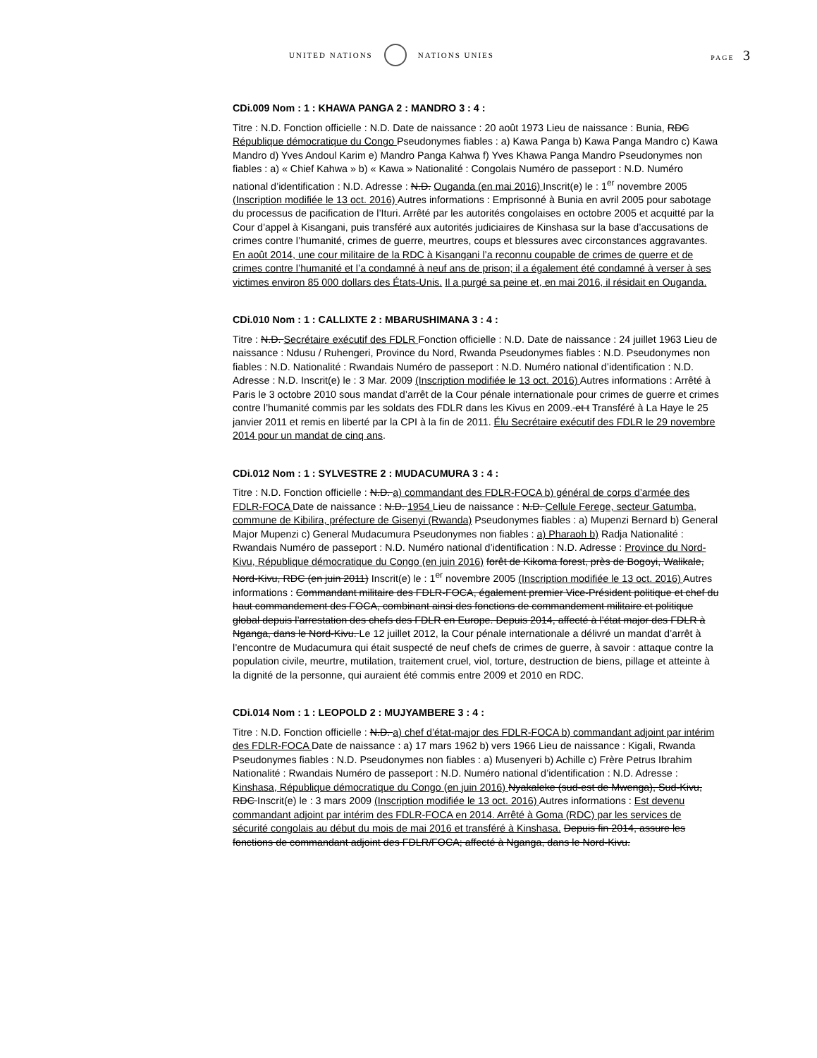UNITED NATIONS NATIONS UNIES PAGE 3
CDi.009 Nom : 1 : KHAWA PANGA 2 : MANDRO 3 : 4 :
Titre : N.D. Fonction officielle : N.D. Date de naissance : 20 août 1973 Lieu de naissance : Bunia, RDC République démocratique du Congo Pseudonymes fiables : a) Kawa Panga b) Kawa Panga Mandro c) Kawa Mandro d) Yves Andoul Karim e) Mandro Panga Kahwa f) Yves Khawa Panga Mandro Pseudonymes non fiables : a) « Chief Kahwa » b) « Kawa » Nationalité : Congolais Numéro de passeport : N.D. Numéro national d’identification : N.D. Adresse : N.D. Ouganda (en mai 2016) Inscrit(e) le : 1<sup>er</sup> novembre 2005 (Inscription modifiée le 13 oct. 2016) Autres informations : Emprisonné à Bunia en avril 2005 pour sabotage du processus de pacification de l’Ituri. Arrêté par les autorités congolaises en octobre 2005 et acquitté par la Cour d’appel à Kisangani, puis transféré aux autorités judiciaires de Kinshasa sur la base d’accusations de crimes contre l’humanité, crimes de guerre, meurtres, coups et blessures avec circonstances aggravantes. En août 2014, une cour militaire de la RDC à Kisangani l’a reconnu coupable de crimes de guerre et de crimes contre l’humanité et l’a condamné à neuf ans de prison; il a également été condamné à verser à ses victimes environ 85 000 dollars des États-Unis. Il a purgé sa peine et, en mai 2016, il résidait en Ouganda.
CDi.010 Nom : 1 : CALLIXTE 2 : MBARUSHIMANA 3 : 4 :
Titre : N.D. Secrétaire exécutif des FDLR Fonction officielle : N.D. Date de naissance : 24 juillet 1963 Lieu de naissance : Ndusu / Ruhengeri, Province du Nord, Rwanda Pseudonymes fiables : N.D. Pseudonymes non fiables : N.D. Nationalité : Rwandais Numéro de passeport : N.D. Numéro national d’identification : N.D. Adresse : N.D. Inscrit(e) le : 3 Mar. 2009 (Inscription modifiée le 13 oct. 2016) Autres informations : Arrêté à Paris le 3 octobre 2010 sous mandat d’arrêt de la Cour pénale internationale pour crimes de guerre et crimes contre l’humanité commis par les soldats des FDLR dans les Kivus en 2009. et t Transféré à La Haye le 25 janvier 2011 et remis en liberté par la CPI à la fin de 2011. Élu Secrétaire exécutif des FDLR le 29 novembre 2014 pour un mandat de cinq ans.
CDi.012 Nom : 1 : SYLVESTRE 2 : MUDACUMURA 3 : 4 :
Titre : N.D. Fonction officielle : N.D. a) commandant des FDLR-FOCA b) général de corps d’armée des FDLR-FOCA Date de naissance : N.D. 1954 Lieu de naissance : N.D. Cellule Ferege, secteur Gatumba, commune de Kibilira, préfecture de Gisenyi (Rwanda) Pseudonymes fiables : a) Mupenzi Bernard b) General Major Mupenzi c) General Mudacumura Pseudonymes non fiables : a) Pharaoh b) Radja Nationalité : Rwandais Numéro de passeport : N.D. Numéro national d’identification : N.D. Adresse : Province du Nord-Kivu, République démocratique du Congo (en juin 2016) forêt de Kikoma forest, près de Bogoyi, Walikale, Nord-Kivu, RDC (en juin 2011) Inscrit(e) le : 1<sup>er</sup> novembre 2005 (Inscription modifiée le 13 oct. 2016) Autres informations : Commandant militaire des FDLR-FOCA, également premier Vice-Président politique et chef du haut commandement des FOCA, combinant ainsi des fonctions de commandement militaire et politique global depuis l’arrestation des chefs des FDLR en Europe. Depuis 2014, affecté à l’état major des FDLR à Nganga, dans le Nord-Kivu. Le 12 juillet 2012, la Cour pénale internationale a délivré un mandat d’arrêt à l’encontre de Mudacumura qui était suspecté de neuf chefs de crimes de guerre, à savoir : attaque contre la population civile, meurtre, mutilation, traitement cruel, viol, torture, destruction de biens, pillage et atteinte à la dignité de la personne, qui auraient été commis entre 2009 et 2010 en RDC.
CDi.014 Nom : 1 : LEOPOLD 2 : MUJYAMBERE 3 : 4 :
Titre : N.D. Fonction officielle : N.D. a) chef d’état-major des FDLR-FOCA b) commandant adjoint par intérim des FDLR-FOCA Date de naissance : a) 17 mars 1962 b) vers 1966 Lieu de naissance : Kigali, Rwanda Pseudonymes fiables : N.D. Pseudonymes non fiables : a) Musenyeri b) Achille c) Frère Petrus Ibrahim Nationalité : Rwandais Numéro de passeport : N.D. Numéro national d’identification : N.D. Adresse : Kinshasa, République démocratique du Congo (en juin 2016) Nyakaleke (sud-est de Mwenga), Sud-Kivu, RDC Inscrit(e) le : 3 mars 2009 (Inscription modifiée le 13 oct. 2016) Autres informations : Est devenu commandant adjoint par intérim des FDLR-FOCA en 2014. Arrêté à Goma (RDC) par les services de sécurité congolais au début du mois de mai 2016 et transféré à Kinshasa. Depuis fin 2014, assure les fonctions de commandant adjoint des FDLR/FOCA; affecté à Nganga, dans le Nord-Kivu.